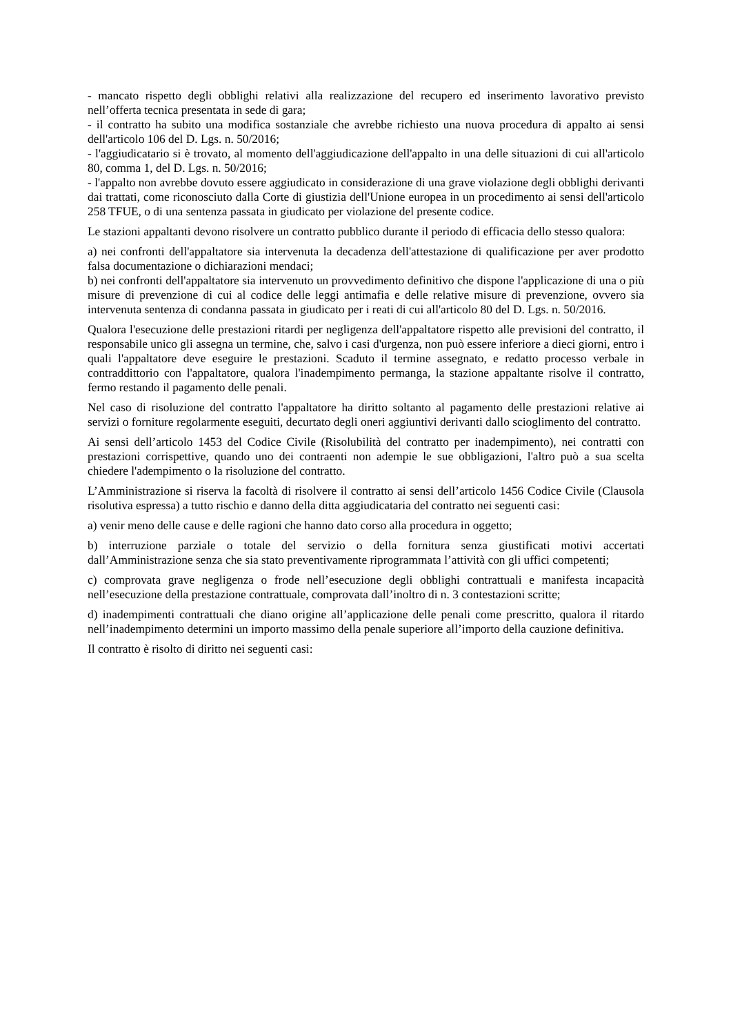- mancato rispetto degli obblighi relativi alla realizzazione del recupero ed inserimento lavorativo previsto nell’offerta tecnica presentata in sede di gara;
- il contratto ha subito una modifica sostanziale che avrebbe richiesto una nuova procedura di appalto ai sensi dell'articolo 106 del D. Lgs. n. 50/2016;
- l'aggiudicatario si è trovato, al momento dell'aggiudicazione dell'appalto in una delle situazioni di cui all'articolo 80, comma 1, del D. Lgs. n. 50/2016;
- l'appalto non avrebbe dovuto essere aggiudicato in considerazione di una grave violazione degli obblighi derivanti dai trattati, come riconosciuto dalla Corte di giustizia dell'Unione europea in un procedimento ai sensi dell'articolo 258 TFUE, o di una sentenza passata in giudicato per violazione del presente codice.
Le stazioni appaltanti devono risolvere un contratto pubblico durante il periodo di efficacia dello stesso qualora:
a) nei confronti dell'appaltatore sia intervenuta la decadenza dell'attestazione di qualificazione per aver prodotto falsa documentazione o dichiarazioni mendaci;
b) nei confronti dell'appaltatore sia intervenuto un provvedimento definitivo che dispone l'applicazione di una o più misure di prevenzione di cui al codice delle leggi antimafia e delle relative misure di prevenzione, ovvero sia intervenuta sentenza di condanna passata in giudicato per i reati di cui all'articolo 80 del D. Lgs. n. 50/2016.
Qualora l'esecuzione delle prestazioni ritardi per negligenza dell'appaltatore rispetto alle previsioni del contratto, il responsabile unico gli assegna un termine, che, salvo i casi d'urgenza, non può essere inferiore a dieci giorni, entro i quali l'appaltatore deve eseguire le prestazioni. Scaduto il termine assegnato, e redatto processo verbale in contraddittorio con l'appaltatore, qualora l'inadempimento permanga, la stazione appaltante risolve il contratto, fermo restando il pagamento delle penali.
Nel caso di risoluzione del contratto l'appaltatore ha diritto soltanto al pagamento delle prestazioni relative ai servizi o forniture regolarmente eseguiti, decurtato degli oneri aggiuntivi derivanti dallo scioglimento del contratto.
Ai sensi dell’articolo 1453 del Codice Civile (Risolubilità del contratto per inadempimento), nei contratti con prestazioni corrispettive, quando uno dei contraenti non adempie le sue obbligazioni, l'altro può a sua scelta chiedere l'adempimento o la risoluzione del contratto.
L’Amministrazione si riserva la facoltà di risolvere il contratto ai sensi dell’articolo 1456 Codice Civile (Clausola risolutiva espressa) a tutto rischio e danno della ditta aggiudicataria del contratto nei seguenti casi:
a) venir meno delle cause e delle ragioni che hanno dato corso alla procedura in oggetto;
b) interruzione parziale o totale del servizio o della fornitura senza giustificati motivi accertati dall’Amministrazione senza che sia stato preventivamente riprogrammata l’attività con gli uffici competenti;
c) comprovata grave negligenza o frode nell’esecuzione degli obblighi contrattuali e manifesta incapacità nell’esecuzione della prestazione contrattuale, comprovata dall’inoltro di n. 3 contestazioni scritte;
d) inadempimenti contrattuali che diano origine all’applicazione delle penali come prescritto, qualora il ritardo nell’inadempimento determini un importo massimo della penale superiore all’importo della cauzione definitiva.
Il contratto è risolto di diritto nei seguenti casi: